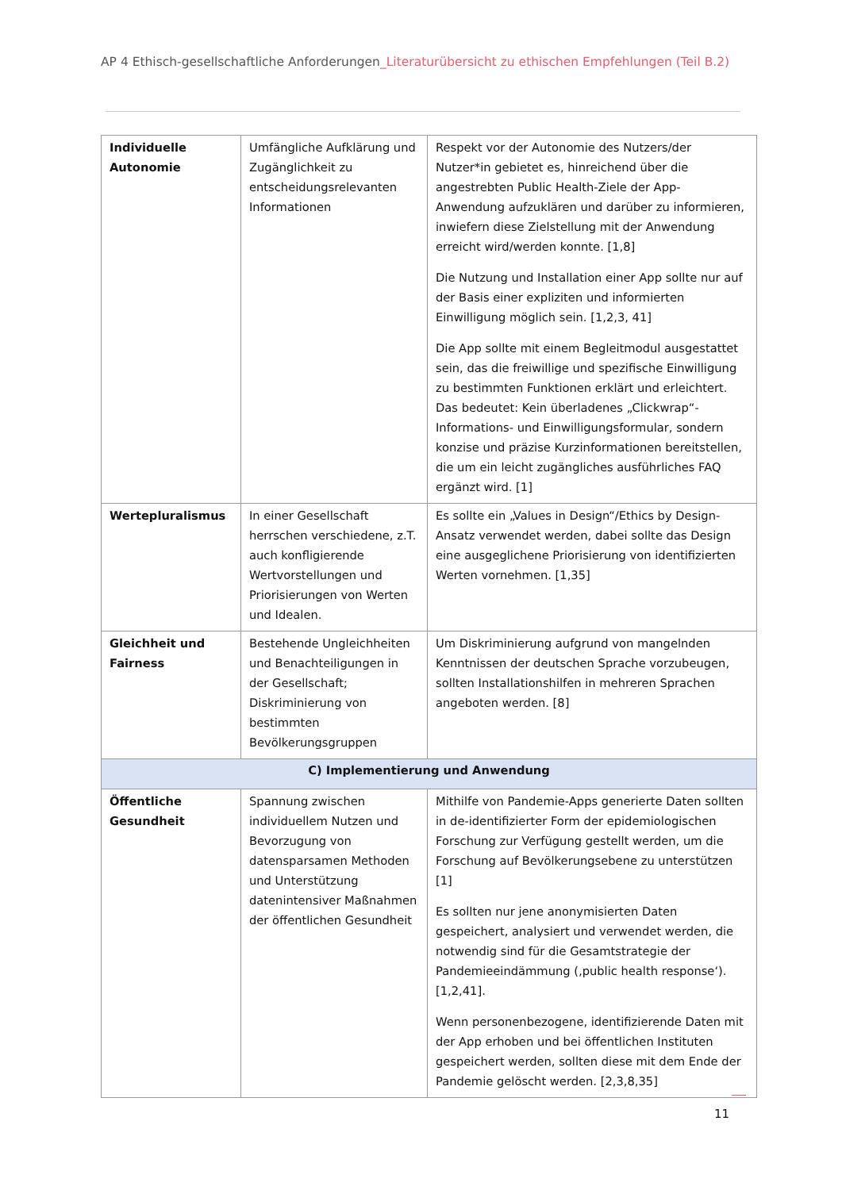AP 4 Ethisch-gesellschaftliche Anforderungen_Literaturübersicht zu ethischen Empfehlungen (Teil B.2)
| Individuelle Autonomie | Umfängliche Aufklärung und Zugänglichkeit zu entscheidungsrelevanten Informationen | Respekt vor der Autonomie des Nutzers/der Nutzer*in gebietet es, hinreichend über die angestrebten Public Health-Ziele der App-Anwendung aufzuklären und darüber zu informieren, inwiefern diese Zielstellung mit der Anwendung erreicht wird/werden konnte. [1,8] Die Nutzung und Installation einer App sollte nur auf der Basis einer expliziten und informierten Einwilligung möglich sein. [1,2,3, 41] Die App sollte mit einem Begleitmodul ausgestattet sein, das die freiwillige und spezifische Einwilligung zu bestimmten Funktionen erklärt und erleichtert. Das bedeutet: Kein überladenes „Clickwrap“-Informations- und Einwilligungsformular, sondern konzise und präzise Kurzinformationen bereitstellen, die um ein leicht zugängliches ausführliches FAQ ergänzt wird. [1] |
| Wertepluralismus | In einer Gesellschaft herrschen verschiedene, z.T. auch konfligierende Wertvorstellungen und Priorisierungen von Werten und Idealen. | Es sollte ein „Values in Design“/Ethics by Design-Ansatz verwendet werden, dabei sollte das Design eine ausgeglichene Priorisierung von identifizierten Werten vornehmen. [1,35] |
| Gleichheit und Fairness | Bestehende Ungleichheiten und Benachteiligungen in der Gesellschaft; Diskriminierung von bestimmten Bevölkerungsgruppen | Um Diskriminierung aufgrund von mangelnden Kenntnissen der deutschen Sprache vorzubeugen, sollten Installationshilfen in mehreren Sprachen angeboten werden. [8] |
| C) Implementierung und Anwendung | | |
| Öffentliche Gesundheit | Spannung zwischen individuellem Nutzen und Bevorzugung von datensparsamen Methoden und Unterstützung datenintensiver Maßnahmen der öffentlichen Gesundheit | Mithilfe von Pandemie-Apps generierte Daten sollten in de-identifizierter Form der epidemiologischen Forschung zur Verfügung gestellt werden, um die Forschung auf Bevölkerungsebene zu unterstützen [1] Es sollten nur jene anonymisierten Daten gespeichert, analysiert und verwendet werden, die notwendig sind für die Gesamtstrategie der Pandemieeindämmung (‚public health response‘). [1,2,41]. Wenn personenbezogene, identifizierende Daten mit der App erhoben und bei öffentlichen Instituten gespeichert werden, sollten diese mit dem Ende der Pandemie gelöscht werden. [2,3,8,35] |
11